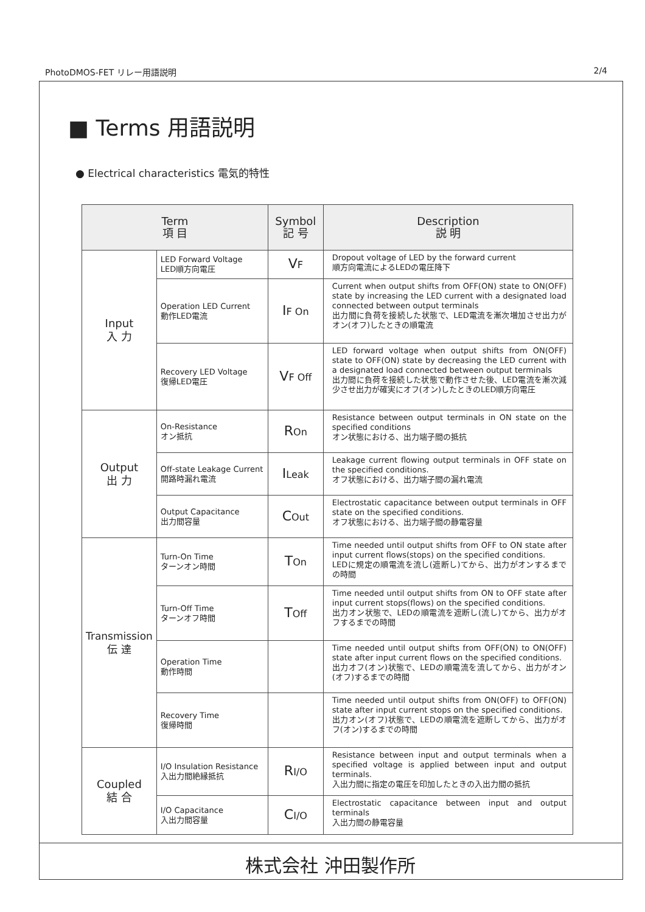PhotoDMOS-FET リレー用語説明 2/4
■ Terms 用語説明
● Electrical characteristics 電気的特性
| Term 項 目 | | Symbol 記 号 | Description 説 明 |
| --- | --- | --- | --- |
| Input 入 力 | LED Forward Voltage LED順方向電圧 | V F | Dropout voltage of LED by the forward current 順方向電流によるLEDの電圧降下 |
| | Operation LED Current 動作LED電流 | I F On | Current when output shifts from OFF(ON) state to ON(OFF) state by increasing the LED current with a designated load connected between output terminals 出力間に負荷を接続した状態で、LED電流を漸次増加させ出力がオン(オフ)したときの順電流 |
| | Recovery LED Voltage 復帰LED電圧 | V F Off | LED forward voltage when output shifts from ON(OFF) state to OFF(ON) state by decreasing the LED current with a designated load connected between output terminals 出力間に負荷を接続した状態で動作させた後、LED電流を漸次減少させ出力が確実にオフ(オン)したときのLED順方向電圧 |
| Output 出 力 | On-Resistance オン抵抗 | R On | Resistance between output terminals in ON state on the specified conditions オン状態における、出力端子間の抵抗 |
| | Off-state Leakage Current 開路時漏れ電流 | I Leak | Leakage current flowing output terminals in OFF state on the specified conditions. オフ状態における、出力端子間の漏れ電流 |
| | Output Capacitance 出力間容量 | C Out | Electrostatic capacitance between output terminals in OFF state on the specified conditions. オフ状態における、出力端子間の静電容量 |
| Transmission 伝 達 | Turn-On Time ターンオン時間 | T On | Time needed until output shifts from OFF to ON state after input current flows(stops) on the specified conditions. LEDに規定の順電流を流し(遮断し)てから、出力がオンするまでの時間 |
| | Turn-Off Time ターンオフ時間 | T Off | Time needed until output shifts from ON to OFF state after input current stops(flows) on the specified conditions. 出力オン状態で、LEDの順電流を遮断し(流し)てから、出力がオフするまでの時間 |
| | Operation Time 動作時間 | | Time needed until output shifts from OFF(ON) to ON(OFF) state after input current flows on the specified conditions. 出力オフ(オン)状態で、LEDの順電流を流してから、出力がオン(オフ)するまでの時間 |
| | Recovery Time 復帰時間 | | Time needed until output shifts from ON(OFF) to OFF(ON) state after input current stops on the specified conditions. 出力オン(オフ)状態で、LEDの順電流を遮断してから、出力がオフ(オン)するまでの時間 |
| Coupled 結 合 | I/O Insulation Resistance 入出力間絶縁抵抗 | R I/O | Resistance between input and output terminals when a specified voltage is applied between input and output terminals. 入出力間に指定の電圧を印加したときの入出力間の抵抗 |
| | I/O Capacitance 入出力間容量 | C I/O | Electrostatic capacitance between input and output terminals 入出力間の静電容量 |
株式会社 沖田製作所